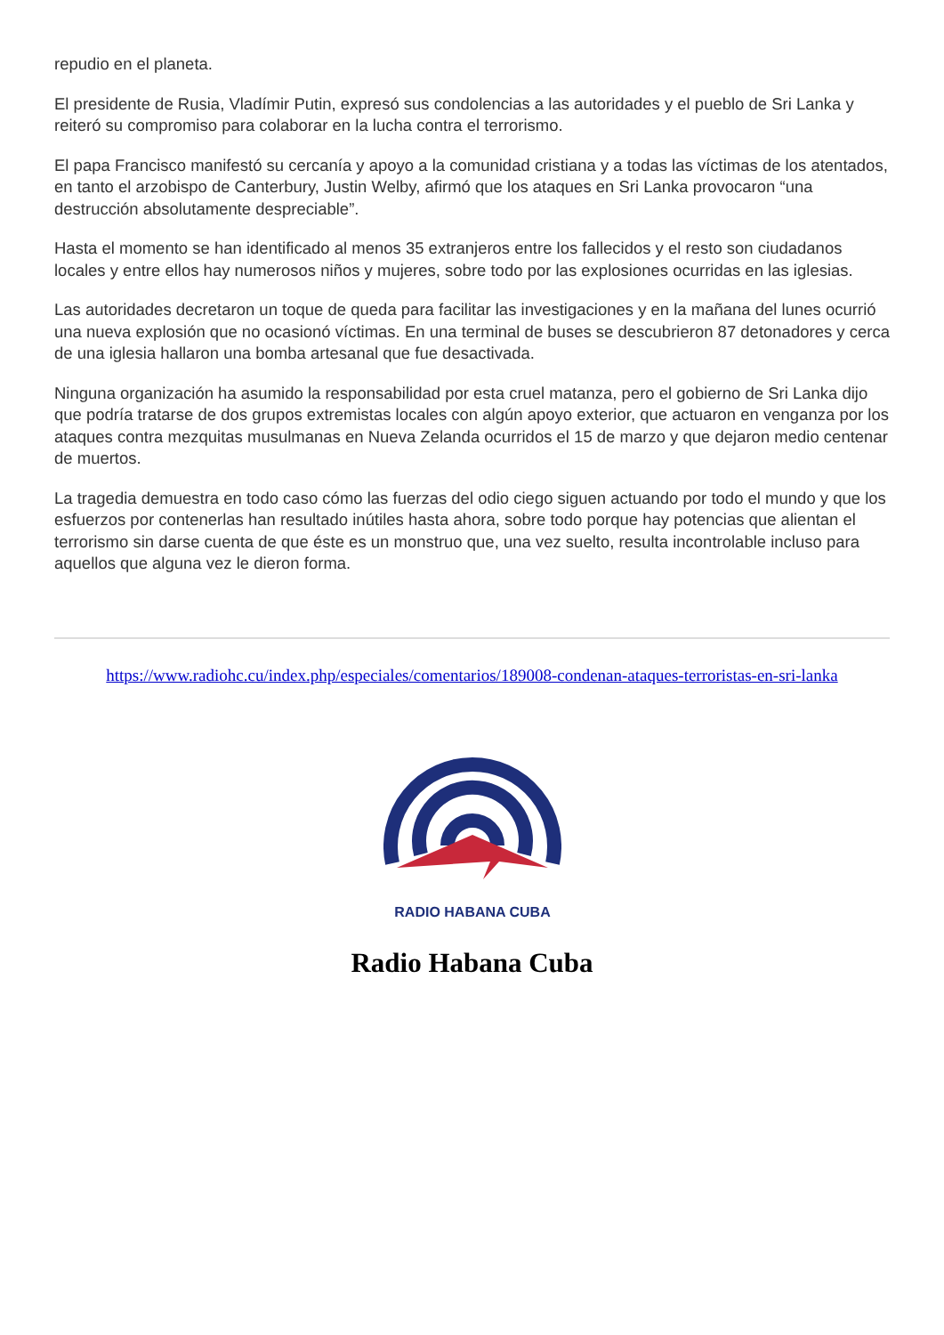repudio en el planeta.
El presidente de Rusia, Vladímir Putin, expresó sus condolencias a las autoridades y el pueblo de Sri Lanka y reiteró su compromiso para colaborar en la lucha contra el terrorismo.
El papa Francisco manifestó su cercanía y apoyo a la comunidad cristiana y a todas las víctimas de los atentados, en tanto el arzobispo de Canterbury, Justin Welby, afirmó que los ataques en Sri Lanka provocaron “una destrucción absolutamente despreciable”.
Hasta el momento se han identificado al menos 35 extranjeros entre los fallecidos y el resto son ciudadanos locales y entre ellos hay numerosos niños y mujeres, sobre todo por las explosiones ocurridas en las iglesias.
Las autoridades decretaron un toque de queda para facilitar las investigaciones y en la mañana del lunes ocurrió una nueva explosión que no ocasionó víctimas. En una terminal de buses se descubrieron 87 detonadores y cerca de una iglesia hallaron una bomba artesanal que fue desactivada.
Ninguna organización ha asumido la responsabilidad por esta cruel matanza, pero el gobierno de Sri Lanka dijo que podría tratarse de dos grupos extremistas locales con algún apoyo exterior, que actuaron en venganza por los ataques contra mezquitas musulmanas en Nueva Zelanda ocurridos el 15 de marzo y que dejaron medio centenar de muertos.
La tragedia demuestra en todo caso cómo las fuerzas del odio ciego siguen actuando por todo el mundo y que los esfuerzos por contenerlas han resultado inútiles hasta ahora, sobre todo porque hay potencias que alientan el terrorismo sin darse cuenta de que éste es un monstruo que, una vez suelto, resulta incontrolable incluso para aquellos que alguna vez le dieron forma.
https://www.radiohc.cu/index.php/especiales/comentarios/189008-condenan-ataques-terroristas-en-sri-lanka
RADIO HABANA CUBA
Radio Habana Cuba